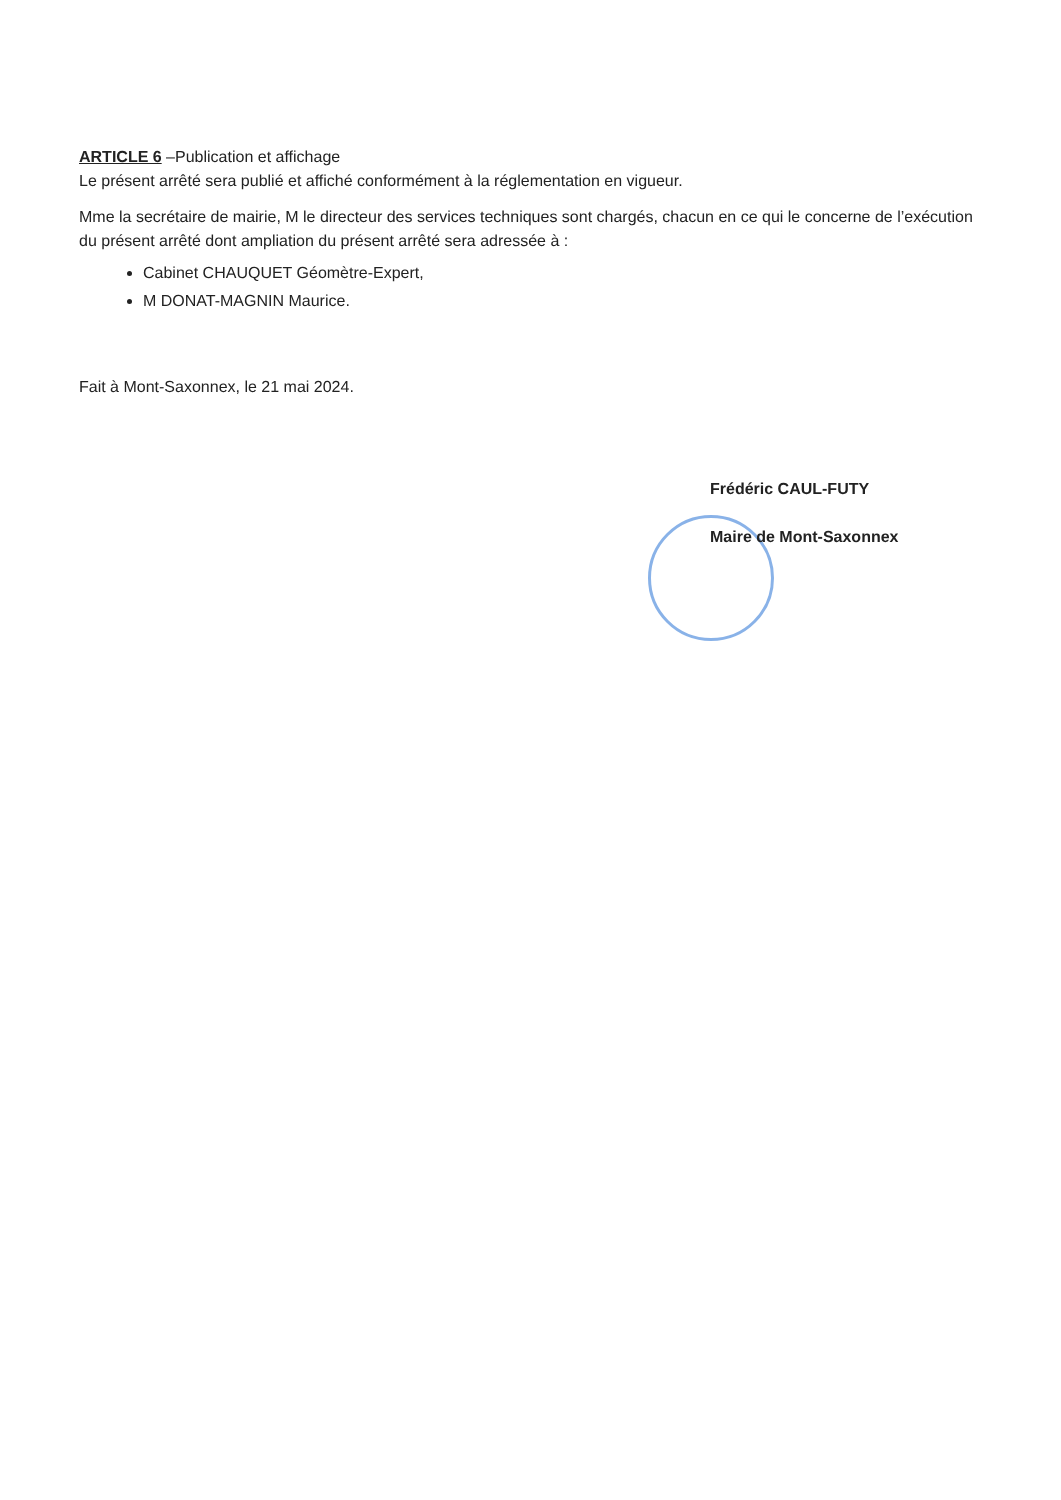ARTICLE 6 –Publication et affichage
Le présent arrêté sera publié et affiché conformément à la réglementation en vigueur.
Mme la secrétaire de mairie, M le directeur des services techniques sont chargés, chacun en ce qui le concerne de l’exécution du présent arrêté dont ampliation du présent arrêté sera adressée à :
Cabinet CHAUQUET Géomètre-Expert,
M DONAT-MAGNIN Maurice.
Fait à Mont-Saxonnex, le 21 mai 2024.
Frédéric CAUL-FUTY
Maire de Mont-Saxonnex